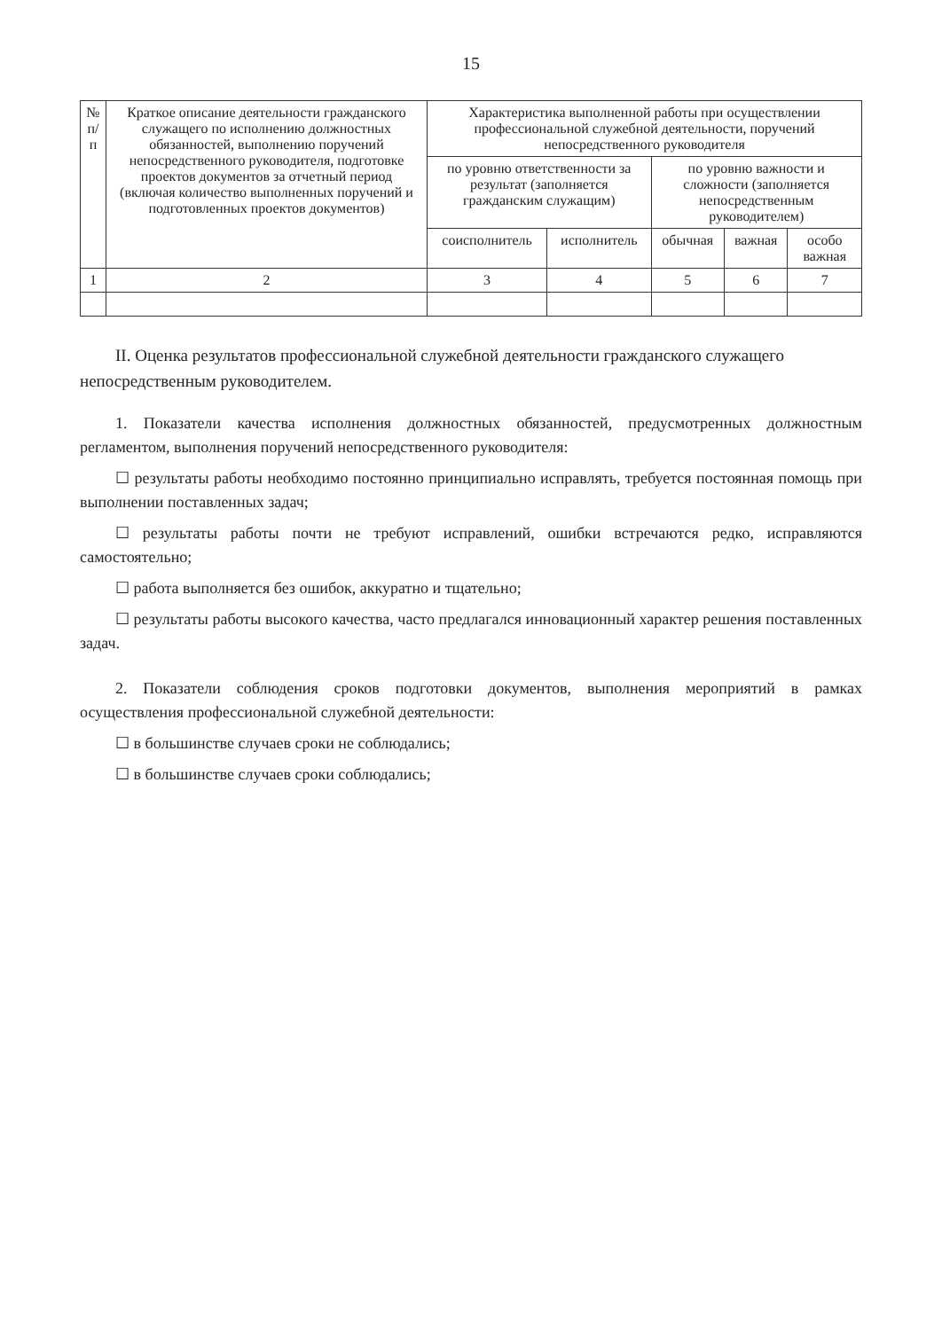15
| № п/п | Краткое описание деятельности гражданского служащего по исполнению должностных обязанностей, выполнению поручений непосредственного руководителя, подготовке проектов документов за отчетный период (включая количество выполненных поручений и подготовленных проектов документов) | Характеристика выполненной работы при осуществлении профессиональной служебной деятельности, поручений непосредственного руководителя | | | | |
| --- | --- | --- | --- | --- | --- | --- |
| | | по уровню ответственности за результат (заполняется гражданским служащим) | | по уровню важности и сложности (заполняется непосредственным руководителем) | | |
| | | соисполнитель | исполнитель | обычная | важная | особо важная |
| 1 | 2 | 3 | 4 | 5 | 6 | 7 |
II. Оценка результатов профессиональной служебной деятельности гражданского служащего непосредственным руководителем.
1. Показатели качества исполнения должностных обязанностей, предусмотренных должностным регламентом, выполнения поручений непосредственного руководителя:
☐ результаты работы необходимо постоянно принципиально исправлять, требуется постоянная помощь при выполнении поставленных задач;
☐ результаты работы почти не требуют исправлений, ошибки встречаются редко, исправляются самостоятельно;
☐ работа выполняется без ошибок, аккуратно и тщательно;
☐ результаты работы высокого качества, часто предлагался инновационный характер решения поставленных задач.
2. Показатели соблюдения сроков подготовки документов, выполнения мероприятий в рамках осуществления профессиональной служебной деятельности:
☐ в большинстве случаев сроки не соблюдались;
☐ в большинстве случаев сроки соблюдались;